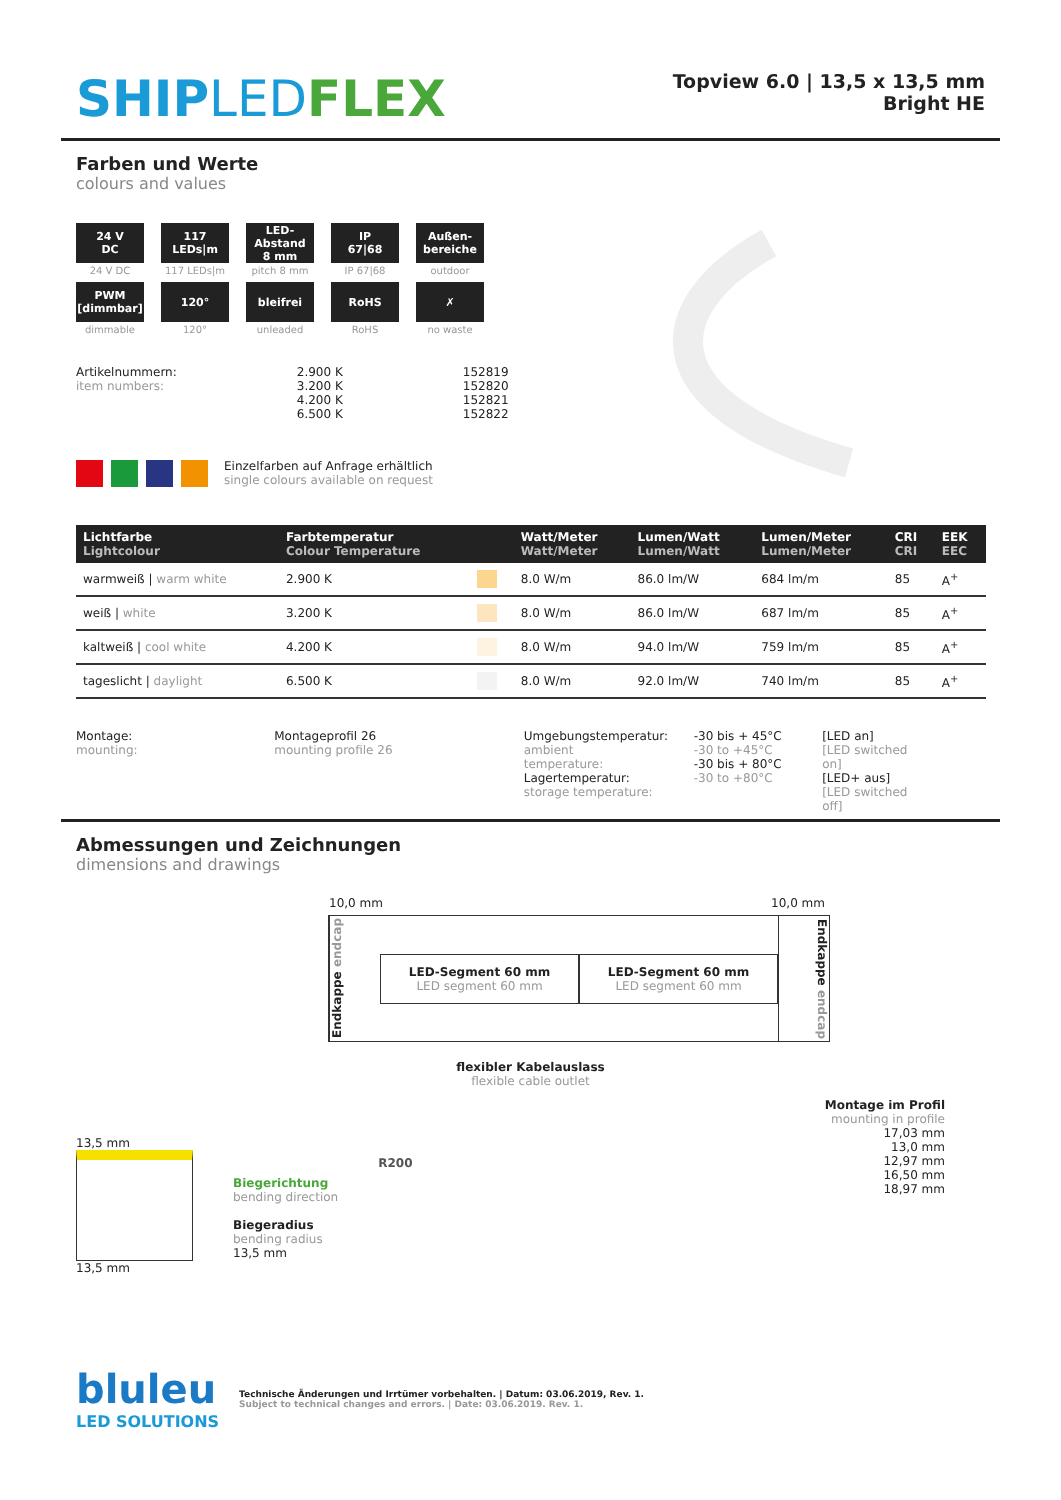SHIPLED FLEX
Topview 6.0 | 13,5 x 13,5 mm
Bright HE
Farben und Werte
colours and values
24 V
DC
24 V DC
117
LEDs|m
117 LEDs|m
LED-Abstand
8 mm
pitch 8 mm
IP
67|68
IP 67|68
Außen-
bereiche
outdoor
PWM
[dimmbar]
dimmable
120°
120°
bleifrei
unleaded
RoHS
RoHS
✗
no waste
Artikelnummern:
item numbers:
2.900 K
3.200 K
4.200 K
6.500 K
152819
152820
152821
152822
Einzelfarben auf Anfrage erhältlich
single colours available on request
| Lichtfarbe Lightcolour | Farbtemperatur Colour Temperature | | Watt/Meter Watt/Meter | Lumen/Watt Lumen/Watt | Lumen/Meter Lumen/Meter | CRI CRI | EEK EEC |
| --- | --- | --- | --- | --- | --- | --- | --- |
| warmweiß / warm white | 2.900 K | | 8.0 W/m | 86.0 lm/W | 684 lm/m | 85 | A<sup>+</sup> |
| weiß / white | 3.200 K | | 8.0 W/m | 86.0 lm/W | 687 lm/m | 85 | A<sup>+</sup> |
| kaltweiß / cool white | 4.200 K | | 8.0 W/m | 94.0 lm/W | 759 lm/m | 85 | A<sup>+</sup> |
| tageslicht / daylight | 6.500 K | | 8.0 W/m | 92.0 lm/W | 740 lm/m | 85 | A<sup>+</sup> |
Montage:
mounting:
Montageprofil 26
mounting profile 26
Umgebungstemperatur:
ambient temperature:
Lagertemperatur:
storage temperature:
-30 bis + 45°C
-30 to +45°C
-30 bis + 80°C
-30 to +80°C
[LED an]
[LED switched on]
[LED+ aus]
[LED switched off]
Abmessungen und Zeichnungen
dimensions and drawings
10,0 mm 10,0 mm
Endkappe endcap
LED-Segment 60 mm
LED segment 60 mm
LED-Segment 60 mm
LED segment 60 mm
Endkappe endcap
flexibler Kabelauslass
flexible cable outlet
Montage im Profil
mounting in profile
17,03 mm
13,0 mm
12,97 mm
16,50 mm
18,97 mm
13,5 mm
13,5 mm
Biegerichtung
bending direction
Biegeradius
bending radius
13,5 mm
R200
bluleu
LED SOLUTIONS
Technische Änderungen und Irrtümer vorbehalten. | Datum: 03.06.2019, Rev. 1.
Subject to technical changes and errors. | Date: 03.06.2019. Rev. 1.